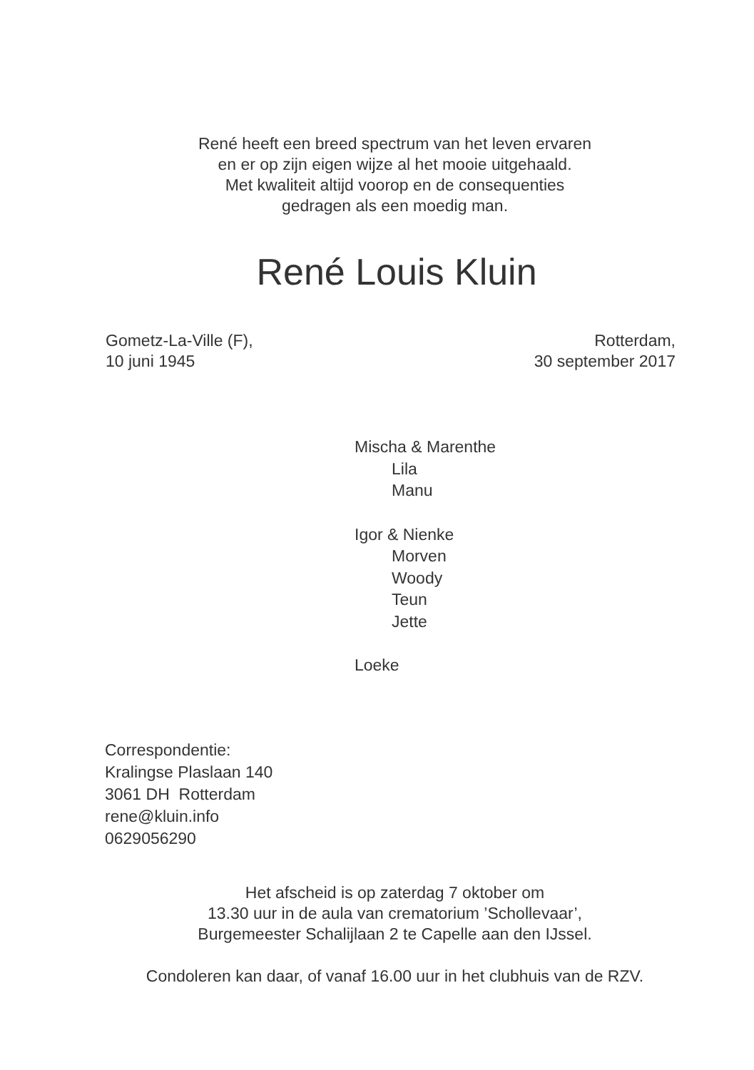René heeft een breed spectrum van het leven ervaren
en er op zijn eigen wijze al het mooie uitgehaald.
Met kwaliteit altijd voorop en de consequenties
gedragen als een moedig man.
René Louis Kluin
Gometz-La-Ville (F),
10 juni 1945
Rotterdam,
30 september 2017
Mischa & Marenthe
Lila
Manu
Igor & Nienke
Morven
Woody
Teun
Jette
Loeke
Correspondentie:
Kralingse Plaslaan 140
3061 DH Rotterdam
rene@kluin.info
0629056290
Het afscheid is op zaterdag 7 oktober om
13.30 uur in de aula van crematorium ’Schollevaar’,
Burgemeester Schalijlaan 2 te Capelle aan den IJssel.
Condoleren kan daar, of vanaf 16.00 uur in het clubhuis van de RZV.